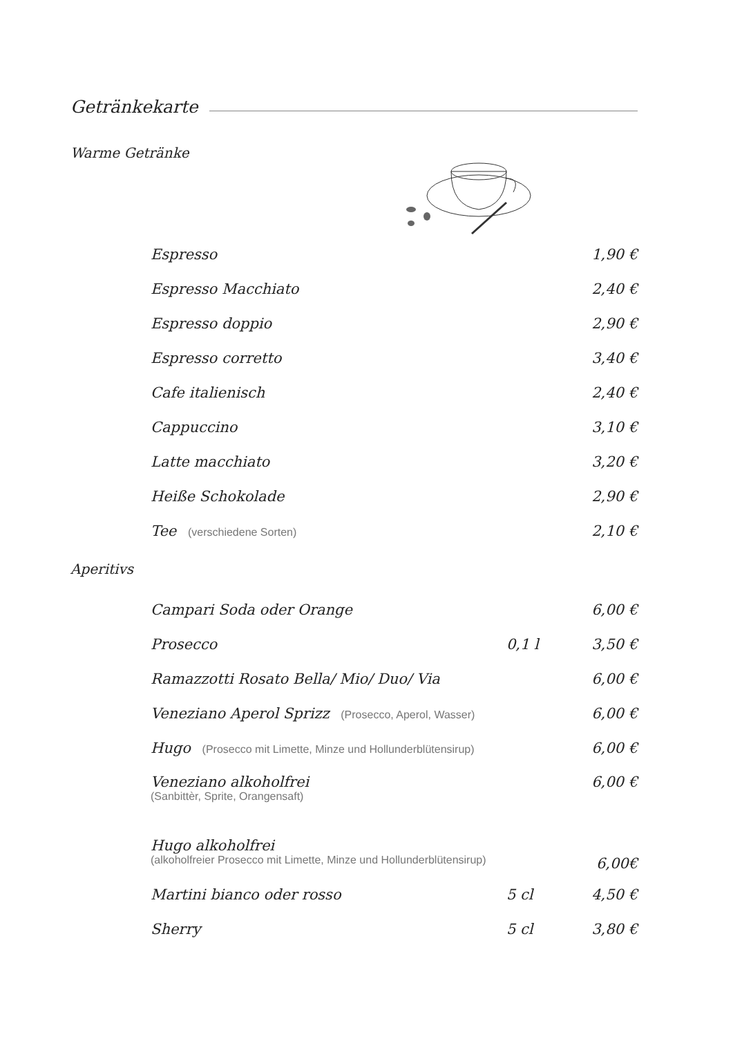Getränkekarte
Warme Getränke
| Espresso | | 1,90 € |
| Espresso Macchiato | | 2,40 € |
| Espresso doppio | | 2,90 € |
| Espresso corretto | | 3,40 € |
| Cafe italienisch | | 2,40 € |
| Cappuccino | | 3,10 € |
| Latte macchiato | | 3,20 € |
| Heiße Schokolade | | 2,90 € |
| Tee (verschiedene Sorten) | | 2,10 € |
Aperitivs
| Campari Soda oder Orange | | 6,00 € |
| Prosecco | 0,1 l | 3,50 € |
| Ramazzotti Rosato Bella/ Mio/ Duo/ Via | | 6,00 € |
| Veneziano Aperol Sprizz (Prosecco, Aperol, Wasser) | | 6,00 € |
| Hugo (Prosecco mit Limette, Minze und Hollunderblütensirup) | | 6,00 € |
| Veneziano alkoholfrei (Sanbittèr, Sprite, Orangensaft) | | 6,00 € |
| Hugo alkoholfrei (alkoholfreier Prosecco mit Limette, Minze und Hollunderblütensirup) | | 6,00€ |
| Martini bianco oder rosso | 5 cl | 4,50 € |
| Sherry | 5 cl | 3,80 € |